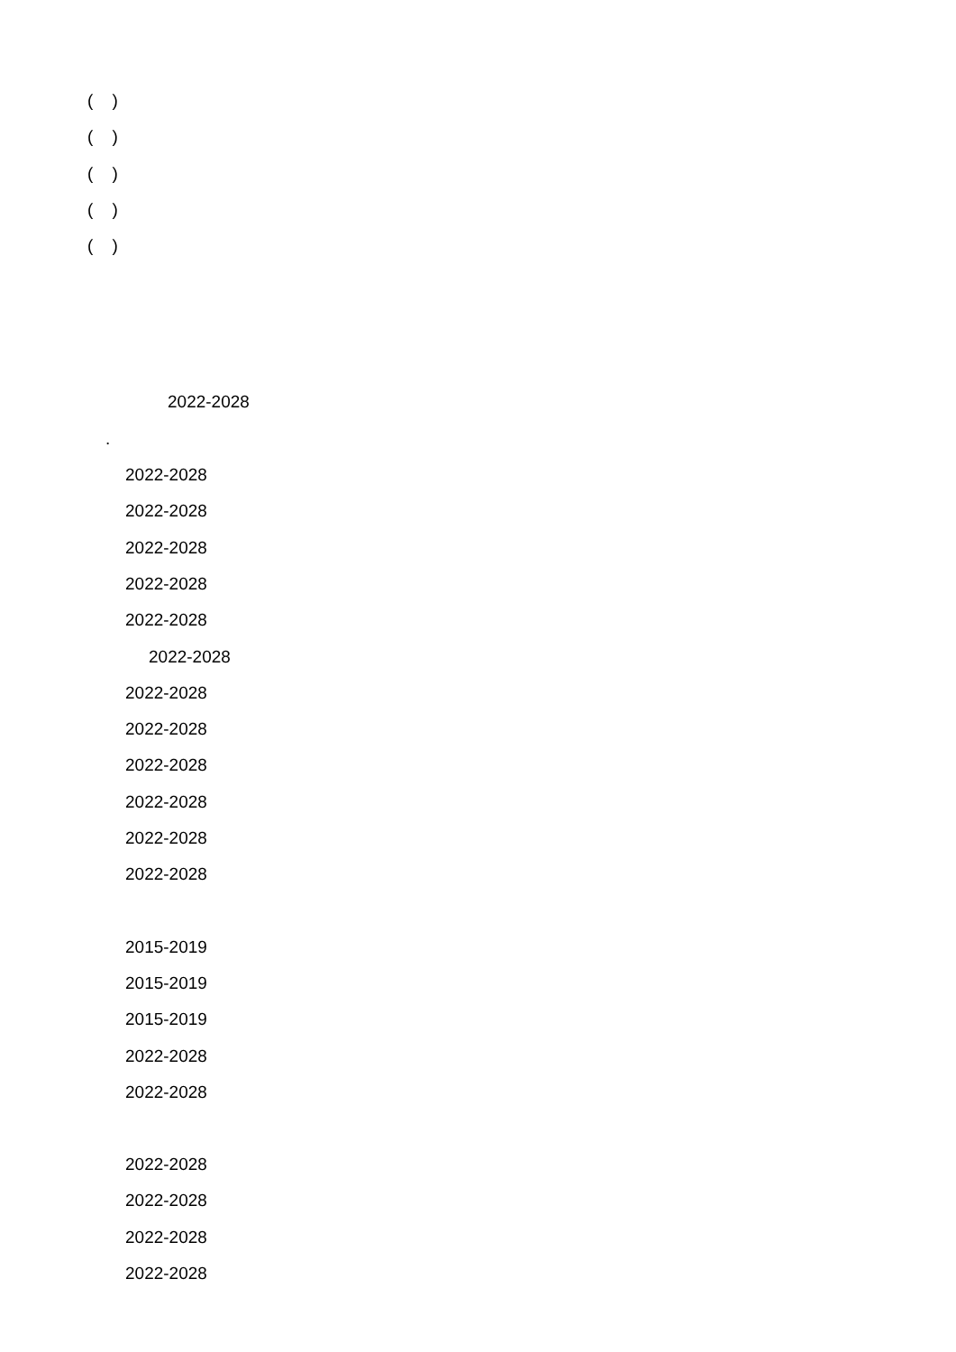( )
( )
( )
( )
( )
2022-2028
.
2022-2028
2022-2028
2022-2028
2022-2028
2022-2028
2022-2028
2022-2028
2022-2028
2022-2028
2022-2028
2022-2028
2022-2028
2015-2019
2015-2019
2015-2019
2022-2028
2022-2028
2022-2028
2022-2028
2022-2028
2022-2028